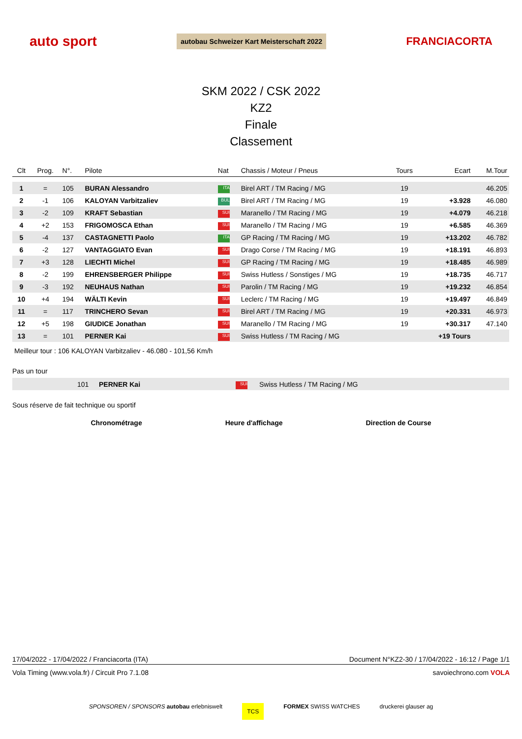auto sport autobau Schweizer Kart Meisterschaft 2022 FRANCIACORTA
SKM 2022 / CSK 2022
KZ2
Finale
Classement
| Clt | Prog. | N°. | Pilote | Nat | Chassis / Moteur / Pneus | Tours | Ecart | M.Tour |
| --- | --- | --- | --- | --- | --- | --- | --- | --- |
| 1 | = | 105 | BURAN Alessandro | ITA | Birel ART / TM Racing / MG | 19 | | 46.205 |
| 2 | -1 | 106 | KALOYAN Varbitzaliev | BUL | Birel ART / TM Racing / MG | 19 | +3.928 | 46.080 |
| 3 | -2 | 109 | KRAFT Sebastian | SUI | Maranello / TM Racing / MG | 19 | +4.079 | 46.218 |
| 4 | +2 | 153 | FRIGOMOSCA Ethan | SUI | Maranello / TM Racing / MG | 19 | +6.585 | 46.369 |
| 5 | -4 | 137 | CASTAGNETTI Paolo | ITA | GP Racing / TM Racing / MG | 19 | +13.202 | 46.782 |
| 6 | -2 | 127 | VANTAGGIATO Evan | SUI | Drago Corse / TM Racing / MG | 19 | +18.191 | 46.893 |
| 7 | +3 | 128 | LIECHTI Michel | SUI | GP Racing / TM Racing / MG | 19 | +18.485 | 46.989 |
| 8 | -2 | 199 | EHRENSBERGER Philippe | SUI | Swiss Hutless / Sonstiges / MG | 19 | +18.735 | 46.717 |
| 9 | -3 | 192 | NEUHAUS Nathan | SUI | Parolin / TM Racing / MG | 19 | +19.232 | 46.854 |
| 10 | +4 | 194 | WÄLTI Kevin | SUI | Leclerc / TM Racing / MG | 19 | +19.497 | 46.849 |
| 11 | = | 117 | TRINCHERO Sevan | SUI | Birel ART / TM Racing / MG | 19 | +20.331 | 46.973 |
| 12 | +5 | 198 | GIUDICE Jonathan | SUI | Maranello / TM Racing / MG | 19 | +30.317 | 47.140 |
| 13 | = | 101 | PERNER Kai | SUI | Swiss Hutless / TM Racing / MG | | +19 Tours | |
Meilleur tour : 106 KALOYAN Varbitzaliev - 46.080 - 101,56 Km/h
Pas un tour
| | 101 | PERNER Kai | SUI | Swiss Hutless / TM Racing / MG |
Sous réserve de fait technique ou sportif
Chronométrage Heure d'affichage Direction de Course
17/04/2022 - 17/04/2022 / Franciacorta (ITA) Document N°KZ2-30 / 17/04/2022 - 16:12 / Page 1/1
Vola Timing (www.vola.fr) / Circuit Pro 7.1.08 savoiechrono.com VOLA
SPONSOREN / SPONSORS autobau erlebniswelt TCS FORMEX SWISS WATCHES druckerei glauser ag